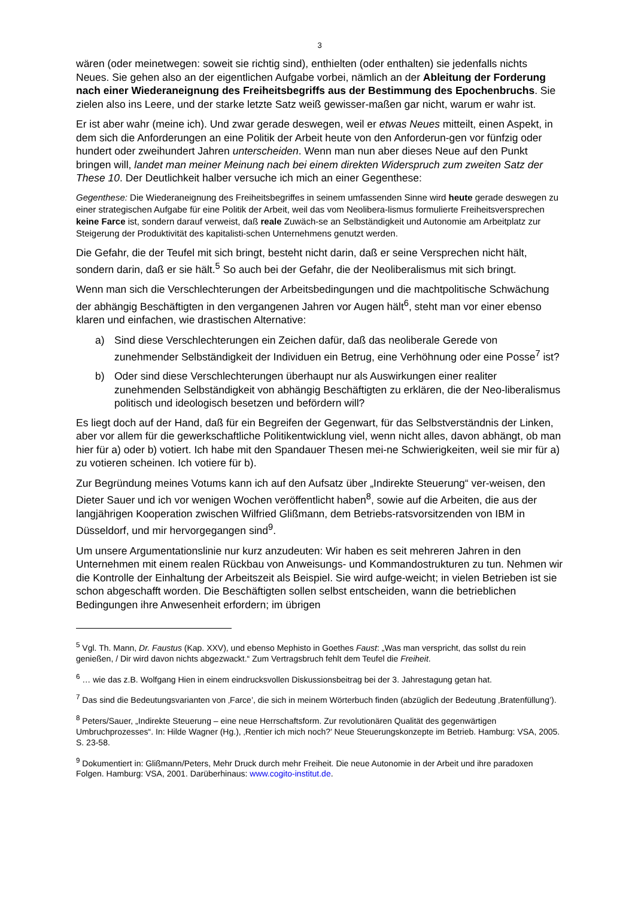3
wären (oder meinetwegen: soweit sie richtig sind), enthielten (oder enthalten) sie jedenfalls nichts Neues. Sie gehen also an der eigentlichen Aufgabe vorbei, nämlich an der Ableitung der Forderung nach einer Wiederaneignung des Freiheitsbegriffs aus der Bestimmung des Epochenbruchs. Sie zielen also ins Leere, und der starke letzte Satz weiß gewisser-maßen gar nicht, warum er wahr ist.
Er ist aber wahr (meine ich). Und zwar gerade deswegen, weil er etwas Neues mitteilt, einen Aspekt, in dem sich die Anforderungen an eine Politik der Arbeit heute von den Anforderun-gen vor fünfzig oder hundert oder zweihundert Jahren unterscheiden. Wenn man nun aber dieses Neue auf den Punkt bringen will, landet man meiner Meinung nach bei einem direkten Widerspruch zum zweiten Satz der These 10. Der Deutlichkeit halber versuche ich mich an einer Gegenthese:
Gegenthese: Die Wiederaneignung des Freiheitsbegriffes in seinem umfassenden Sinne wird heute gerade deswegen zu einer strategischen Aufgabe für eine Politik der Arbeit, weil das vom Neolibera-lismus formulierte Freiheitsversprechen keine Farce ist, sondern darauf verweist, daß reale Zuwäch-se an Selbständigkeit und Autonomie am Arbeitplatz zur Steigerung der Produktivität des kapitalisti-schen Unternehmens genutzt werden.
Die Gefahr, die der Teufel mit sich bringt, besteht nicht darin, daß er seine Versprechen nicht hält, sondern darin, daß er sie hält.<sup>5</sup> So auch bei der Gefahr, die der Neoliberalismus mit sich bringt.
Wenn man sich die Verschlechterungen der Arbeitsbedingungen und die machtpolitische Schwächung der abhängig Beschäftigten in den vergangenen Jahren vor Augen hält<sup>6</sup>, steht man vor einer ebenso klaren und einfachen, wie drastischen Alternative:
a) Sind diese Verschlechterungen ein Zeichen dafür, daß das neoliberale Gerede von zunehmender Selbständigkeit der Individuen ein Betrug, eine Verhöhnung oder eine Posse<sup>7</sup> ist?
b) Oder sind diese Verschlechterungen überhaupt nur als Auswirkungen einer realiter zunehmenden Selbständigkeit von abhängig Beschäftigten zu erklären, die der Neo-liberalismus politisch und ideologisch besetzen und befördern will?
Es liegt doch auf der Hand, daß für ein Begreifen der Gegenwart, für das Selbstverständnis der Linken, aber vor allem für die gewerkschaftliche Politikentwicklung viel, wenn nicht alles, davon abhängt, ob man hier für a) oder b) votiert. Ich habe mit den Spandauer Thesen mei-ne Schwierigkeiten, weil sie mir für a) zu votieren scheinen. Ich votiere für b).
Zur Begründung meines Votums kann ich auf den Aufsatz über „Indirekte Steuerung“ ver-weisen, den Dieter Sauer und ich vor wenigen Wochen veröffentlicht haben<sup>8</sup>, sowie auf die Arbeiten, die aus der langjährigen Kooperation zwischen Wilfried Glißmann, dem Betriebs-ratsvorsitzenden von IBM in Düsseldorf, und mir hervorgegangen sind<sup>9</sup>.
Um unsere Argumentationslinie nur kurz anzudeuten: Wir haben es seit mehreren Jahren in den Unternehmen mit einem realen Rückbau von Anweisungs- und Kommandostrukturen zu tun. Nehmen wir die Kontrolle der Einhaltung der Arbeitszeit als Beispiel. Sie wird aufge-weicht; in vielen Betrieben ist sie schon abgeschafft worden. Die Beschäftigten sollen selbst entscheiden, wann die betrieblichen Bedingungen ihre Anwesenheit erfordern; im übrigen
<sup>5</sup> Vgl. Th. Mann, Dr. Faustus (Kap. XXV), und ebenso Mephisto in Goethes Faust: „Was man verspricht, das sollst du rein genießen, / Dir wird davon nichts abgezwackt.“ Zum Vertragsbruch fehlt dem Teufel die Freiheit.
<sup>6</sup> … wie das z.B. Wolfgang Hien in einem eindrucksvollen Diskussionsbeitrag bei der 3. Jahrestagung getan hat.
<sup>7</sup> Das sind die Bedeutungsvarianten von ‚Farce’, die sich in meinem Wörterbuch finden (abzüglich der Bedeutung ‚Bratenfüllung’).
<sup>8</sup> Peters/Sauer, „Indirekte Steuerung – eine neue Herrschaftsform. Zur revolutionären Qualität des gegenwärtigen Umbruchprozesses“. In: Hilde Wagner (Hg.), ‚Rentier ich mich noch?’ Neue Steuerungskonzepte im Betrieb. Hamburg: VSA, 2005. S. 23-58.
<sup>9</sup> Dokumentiert in: Glißmann/Peters, Mehr Druck durch mehr Freiheit. Die neue Autonomie in der Arbeit und ihre paradoxen Folgen. Hamburg: VSA, 2001. Darüberhinaus: www.cogito-institut.de.